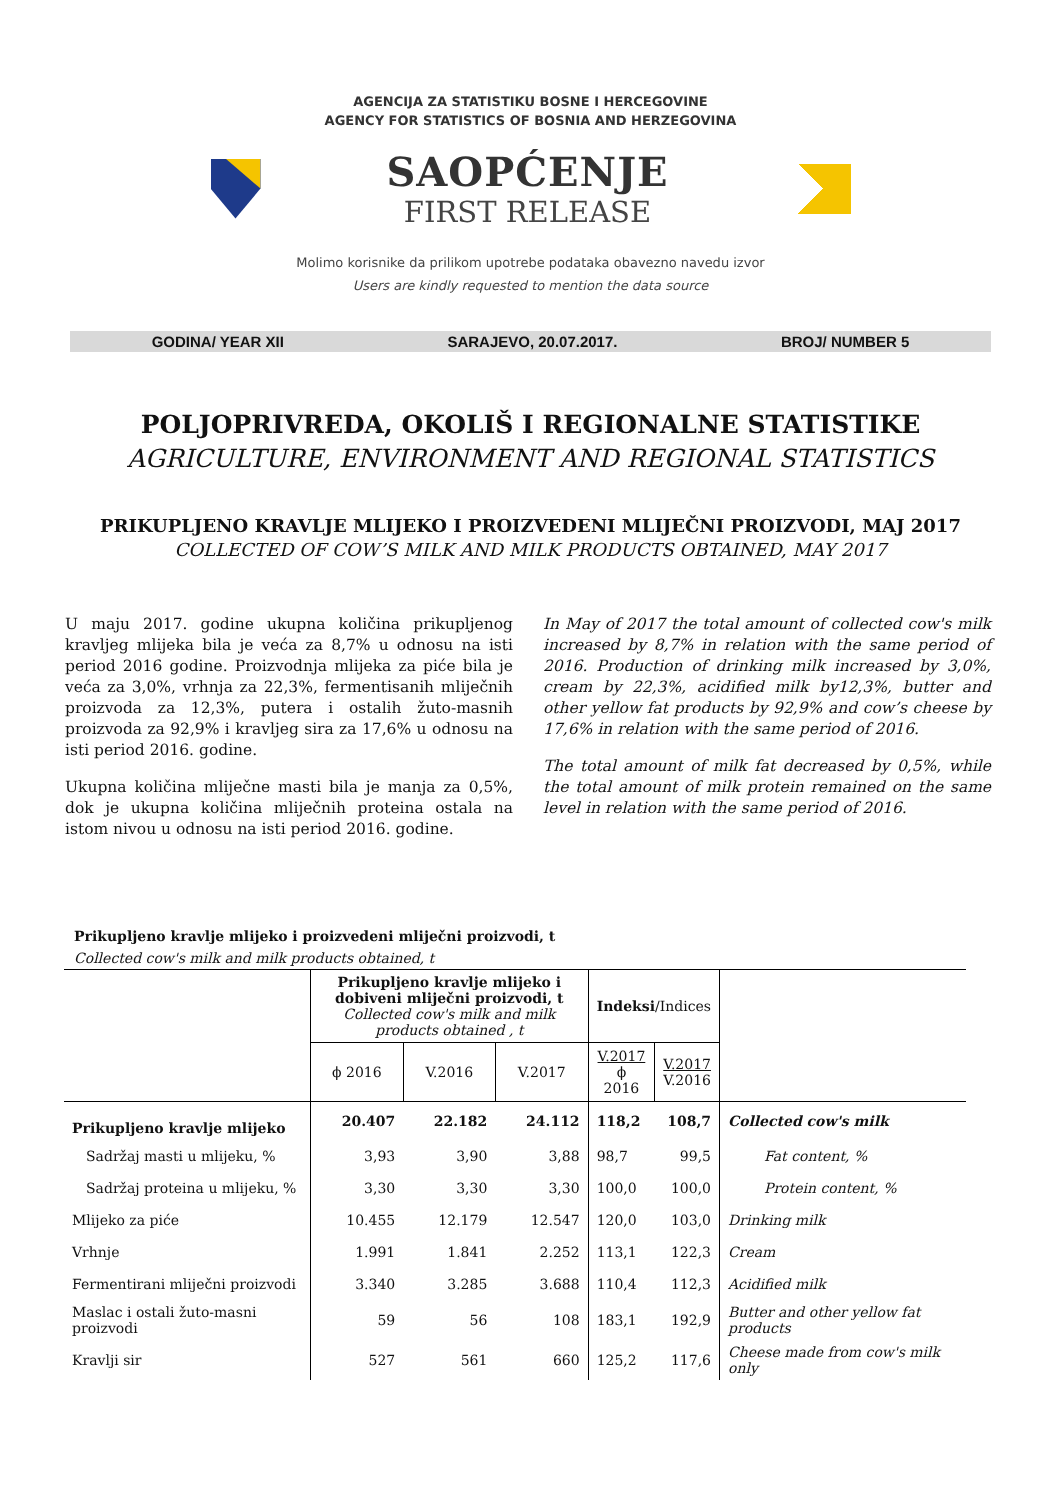AGENCIJA ZA STATISTIKU BOSNE I HERCEGOVINE
AGENCY FOR STATISTICS OF BOSNIA AND HERZEGOVINA
SAOPĆENJE
FIRST RELEASE
Molimo korisnike da prilikom upotrebe podataka obavezno navedu izvor
Users are kindly requested to mention the data source
GODINA/ YEAR XII SARAJEVO, 20.07.2017. BROJ/ NUMBER 5
POLJOPRIVREDA, OKOLIŠ I REGIONALNE STATISTIKE
AGRICULTURE, ENVIRONMENT AND REGIONAL STATISTICS
PRIKUPLJENO KRAVLJE MLIJEKO I PROIZVEDENI MLIJEČNI PROIZVODI, MAJ 2017
COLLECTED OF COW’S MILK AND MILK PRODUCTS OBTAINED, MAY 2017
U maju 2017. godine ukupna količina prikupljenog kravljeg mlijeka bila je veća za 8,7% u odnosu na isti period 2016 godine. Proizvodnja mlijeka za piće bila je veća za 3,0%, vrhnja za 22,3%, fermentisanih mliječnih proizvoda za 12,3%, putera i ostalih žuto-masnih proizvoda za 92,9% i kravljeg sira za 17,6% u odnosu na isti period 2016. godine.
Ukupna količina mliječne masti bila je manja za 0,5%, dok je ukupna količina mliječnih proteina ostala na istom nivou u odnosu na isti period 2016. godine.
In May of 2017 the total amount of collected cow's milk increased by 8,7% in relation with the same period of 2016. Production of drinking milk increased by 3,0%, cream by 22,3%, acidified milk by12,3%, butter and other yellow fat products by 92,9% and cow’s cheese by 17,6% in relation with the same period of 2016.
The total amount of milk fat decreased by 0,5%, while the total amount of milk protein remained on the same level in relation with the same period of 2016.
Prikupljeno kravlje mlijeko i proizvedeni mliječni proizvodi, t
Collected cow's milk and milk products obtained, t
| | Prikupljeno kravlje mlijeko i dobiveni mliječni proizvodi, t Collected cow's milk and milk products obtained , t | | | Indeksi /Indices | | |
| --- | --- | --- | --- | --- | --- | --- |
| | ϕ 2016 | V.2016 | V.2017 | V.2017 ϕ 2016 | V.2017 V.2016 | |
| Prikupljeno kravlje mlijeko | 20.407 | 22.182 | 24.112 | 118,2 | 108,7 | Collected cow's milk |
| Sadržaj masti u mlijeku, % | 3,93 | 3,90 | 3,88 | 98,7 | 99,5 | Fat content, % |
| Sadržaj proteina u mlijeku, % | 3,30 | 3,30 | 3,30 | 100,0 | 100,0 | Protein content, % |
| Mlijeko za piće | 10.455 | 12.179 | 12.547 | 120,0 | 103,0 | Drinking milk |
| Vrhnje | 1.991 | 1.841 | 2.252 | 113,1 | 122,3 | Cream |
| Fermentirani mliječni proizvodi | 3.340 | 3.285 | 3.688 | 110,4 | 112,3 | Acidified milk |
| Maslac i ostali žuto-masni proizvodi | 59 | 56 | 108 | 183,1 | 192,9 | Butter and other yellow fat products |
| Kravlji sir | 527 | 561 | 660 | 125,2 | 117,6 | Cheese made from cow's milk only |